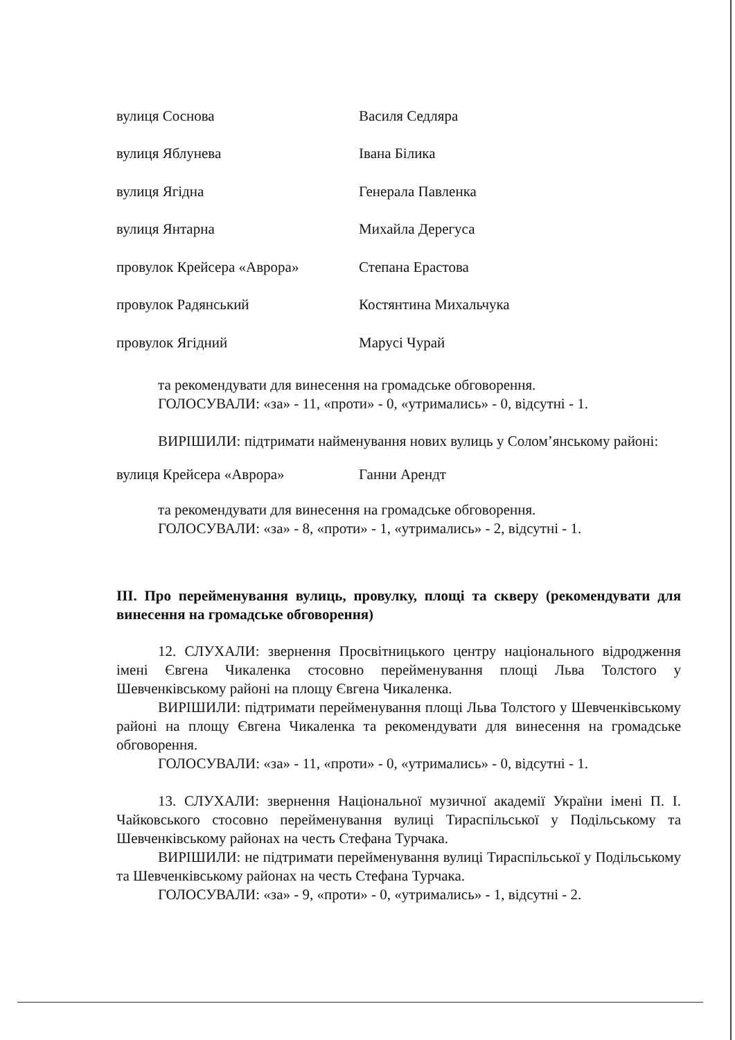| вулиця Соснова | Василя Седляра |
| вулиця Яблунева | Івана Білика |
| вулиця Ягідна | Генерала Павленка |
| вулиця Янтарна | Михайла Дерегуса |
| провулок Крейсера «Аврора» | Степана Ерастова |
| провулок Радянський | Костянтина Михальчука |
| провулок Ягідний | Марусі Чурай |
та рекомендувати для винесення на громадське обговорення.
ГОЛОСУВАЛИ: «за» - 11, «проти» - 0, «утримались» - 0, відсутні - 1.
ВИРІШИЛИ: підтримати найменування нових вулиць у Солом’янському районі:
| вулиця Крейсера «Аврора» | Ганни Арендт |
та рекомендувати для винесення на громадське обговорення.
ГОЛОСУВАЛИ: «за» - 8, «проти» - 1, «утримались» - 2, відсутні - 1.
III. Про перейменування вулиць, провулку, площі та скверу (рекомендувати для винесення на громадське обговорення)
12. СЛУХАЛИ: звернення Просвітницького центру національного відродження імені Євгена Чикаленка стосовно перейменування площі Льва Толстого у Шевченківському районі на площу Євгена Чикаленка.
ВИРІШИЛИ: підтримати перейменування площі Льва Толстого у Шевченківському районі на площу Євгена Чикаленка та рекомендувати для винесення на громадське обговорення.
ГОЛОСУВАЛИ: «за» - 11, «проти» - 0, «утримались» - 0, відсутні - 1.
13. СЛУХАЛИ: звернення Національної музичної академії України імені П. І. Чайковського стосовно перейменування вулиці Тираспільської у Подільському та Шевченківському районах на честь Стефана Турчака.
ВИРІШИЛИ: не підтримати перейменування вулиці Тираспільської у Подільському та Шевченківському районах на честь Стефана Турчака.
ГОЛОСУВАЛИ: «за» - 9, «проти» - 0, «утримались» - 1, відсутні - 2.